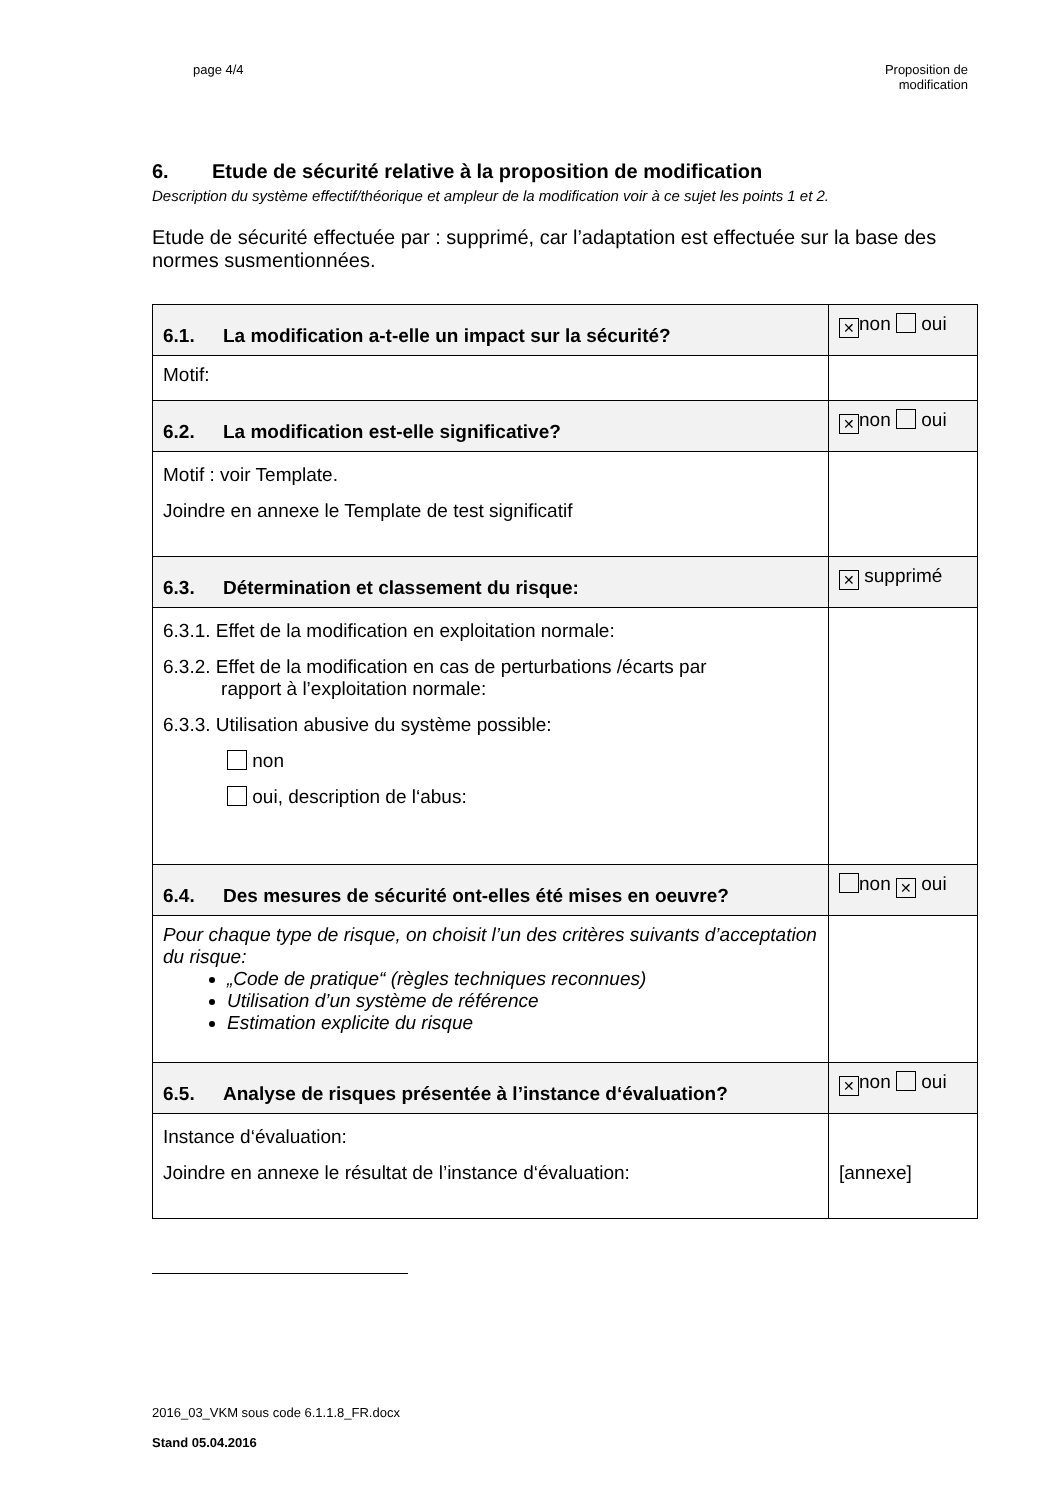page 4/4
Proposition de
modification
6. Etude de sécurité relative à la proposition de modification
Description du système effectif/théorique et ampleur de la modification voir à ce sujet les points 1 et 2.
Etude de sécurité effectuée par : supprimé, car l’adaptation est effectuée sur la base des normes susmentionnées.
| 6.1. La modification a-t-elle un impact sur la sécurité? | ✕ non oui |
| Motif: | |
| 6.2. La modification est-elle significative? | ✕ non oui |
| Motif : voir Template. Joindre en annexe le Template de test significatif | |
| 6.3. Détermination et classement du risque: | ✕ supprimé |
| 6.3.1. Effet de la modification en exploitation normale: 6.3.2. Effet de la modification en cas de perturbations /écarts par rapport à l’exploitation normale: 6.3.3. Utilisation abusive du système possible: non oui, description de l‘abus: | |
| 6.4. Des mesures de sécurité ont-elles été mises en oeuvre? | non ✕ oui |
| Pour chaque type de risque, on choisit l’un des critères suivants d’acceptation du risque: „Code de pratique“ (règles techniques reconnues) Utilisation d’un système de référence Estimation explicite du risque | |
| 6.5. Analyse de risques présentée à l’instance d‘évaluation? | ✕ non oui |
| Instance d‘évaluation: Joindre en annexe le résultat de l’instance d‘évaluation: | [annexe] |
2016_03_VKM sous code 6.1.1.8_FR.docx
Stand 05.04.2016